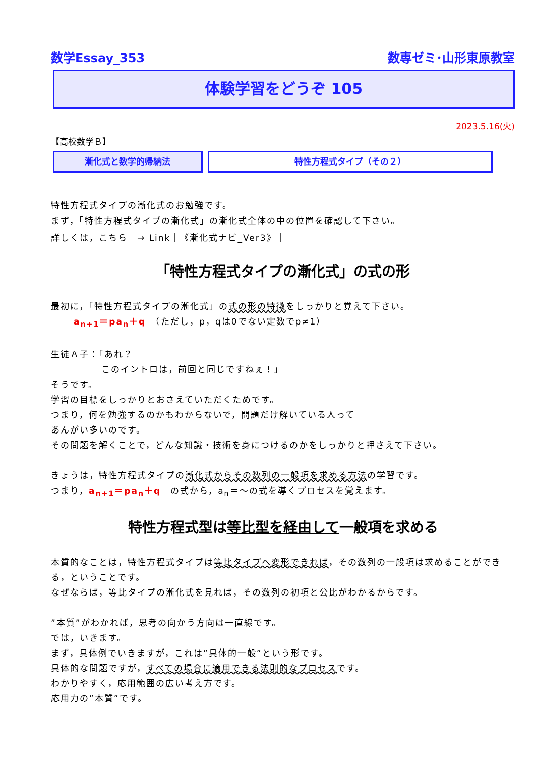数学Essay_353 数専ゼミ･山形東原教室
体験学習をどうぞ 105
2023.5.16(火)
【高校数学Ｂ】
漸化式と数学的帰納法 特性方程式タイプ（その２）
特性方程式タイプの漸化式のお勉強です。
まず，「特性方程式タイプの漸化式」の漸化式全体の中の位置を確認して下さい。
詳しくは，こちら　→ Link｜《漸化式ナビ_Ver3》｜
「特性方程式タイプの漸化式」の式の形
最初に，「特性方程式タイプの漸化式」の式の形の特徴をしっかりと覚えて下さい。
a<sub>n+1</sub>＝pa<sub>n</sub>＋q　（ただし，p，qは0でない定数でp≠1）
生徒Ａ子：「あれ？
このイントロは，前回と同じですねぇ！」
そうです。
学習の目標をしっかりとおさえていただくためです。
つまり，何を勉強するのかもわからないで，問題だけ解いている人って
あんがい多いのです。
その問題を解くことで，どんな知識・技術を身につけるのかをしっかりと押さえて下さい。
きょうは，特性方程式タイプの漸化式からその数列の一般項を求める方法の学習です。
つまり，a<sub>n+1</sub>＝pa<sub>n</sub>＋q　の式から，a<sub>n</sub>＝～の式を導くプロセスを覚えます。
特性方程式型は等比型を経由して一般項を求める
本質的なことは，特性方程式タイプは等比タイプへ変形できれば，その数列の一般項は求めることができる，ということです。
なぜならば，等比タイプの漸化式を見れば，その数列の初項と公比がわかるからです。
”本質”がわかれば，思考の向かう方向は一直線です。
では，いきます。
まず，具体例でいきますが，これは”具体的一般”という形です。
具体的な問題ですが，すべての場合に適用できる法則的なプロセスです。
わかりやすく，応用範囲の広い考え方です。
応用力の”本質”です。